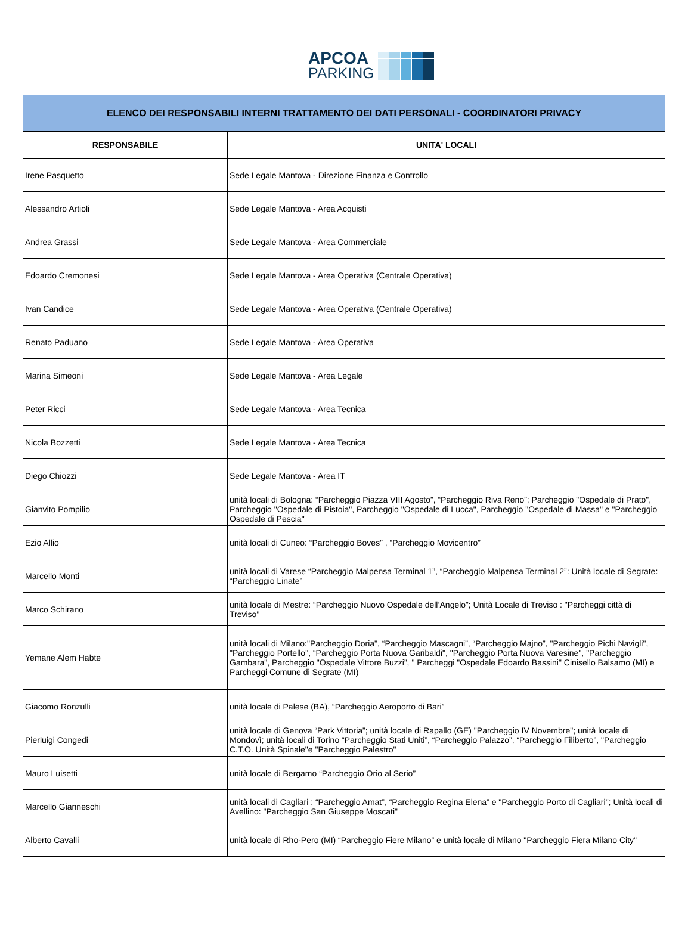APCOA
PARKING
| ELENCO DEI RESPONSABILI INTERNI TRATTAMENTO DEI DATI PERSONALI - COORDINATORI PRIVACY | |
| --- | --- |
| RESPONSABILE | UNITA' LOCALI |
| Irene Pasquetto | Sede Legale Mantova - Direzione Finanza e Controllo |
| Alessandro Artioli | Sede Legale Mantova - Area Acquisti |
| Andrea Grassi | Sede Legale Mantova - Area Commerciale |
| Edoardo Cremonesi | Sede Legale Mantova - Area Operativa (Centrale Operativa) |
| Ivan Candice | Sede Legale Mantova - Area Operativa (Centrale Operativa) |
| Renato Paduano | Sede Legale Mantova - Area Operativa |
| Marina Simeoni | Sede Legale Mantova - Area Legale |
| Peter Ricci | Sede Legale Mantova - Area Tecnica |
| Nicola Bozzetti | Sede Legale Mantova - Area Tecnica |
| Diego Chiozzi | Sede Legale Mantova - Area IT |
| Gianvito Pompilio | unità locali di Bologna: “Parcheggio Piazza VIII Agosto”, “Parcheggio Riva Reno”; Parcheggio "Ospedale di Prato", Parcheggio "Ospedale di Pistoia", Parcheggio "Ospedale di Lucca", Parcheggio "Ospedale di Massa" e "Parcheggio Ospedale di Pescia" |
| Ezio Allio | unità locali di Cuneo: “Parcheggio Boves” , “Parcheggio Movicentro” |
| Marcello Monti | unità locali di Varese “Parcheggio Malpensa Terminal 1”, “Parcheggio Malpensa Terminal 2”: Unità locale di Segrate: “Parcheggio Linate” |
| Marco Schirano | unità locale di Mestre: “Parcheggio Nuovo Ospedale dell’Angelo”; Unità Locale di Treviso : "Parcheggi città di Treviso" |
| Yemane Alem Habte | unità locali di Milano:"Parcheggio Doria", “Parcheggio Mascagni”, “Parcheggio Majno”, "Parcheggio Pichi Navigli", "Parcheggio Portello", “Parcheggio Porta Nuova Garibaldi", "Parcheggio Porta Nuova Varesine", "Parcheggio Gambara", Parcheggio "Ospedale Vittore Buzzi”, " Parcheggi "Ospedale Edoardo Bassini" Cinisello Balsamo (MI) e Parcheggi Comune di Segrate (MI) |
| Giacomo Ronzulli | unità locale di Palese (BA), “Parcheggio Aeroporto di Bari” |
| Pierluigi Congedi | unità locale di Genova “Park Vittoria”; unità locale di Rapallo (GE) "Parcheggio IV Novembre"; unità locale di Mondovì; unità locali di Torino “Parcheggio Stati Uniti”, “Parcheggio Palazzo”, “Parcheggio Filiberto”, "Parcheggio C.T.O. Unità Spinale"e "Parcheggio Palestro" |
| Mauro Luisetti | unità locale di Bergamo “Parcheggio Orio al Serio” |
| Marcello Gianneschi | unità locali di Cagliari : “Parcheggio Amat”, “Parcheggio Regina Elena” e "Parcheggio Porto di Cagliari"; Unità locali di Avellino: "Parcheggio San Giuseppe Moscati" |
| Alberto Cavalli | unità locale di Rho-Pero (MI) “Parcheggio Fiere Milano” e unità locale di Milano "Parcheggio Fiera Milano City" |